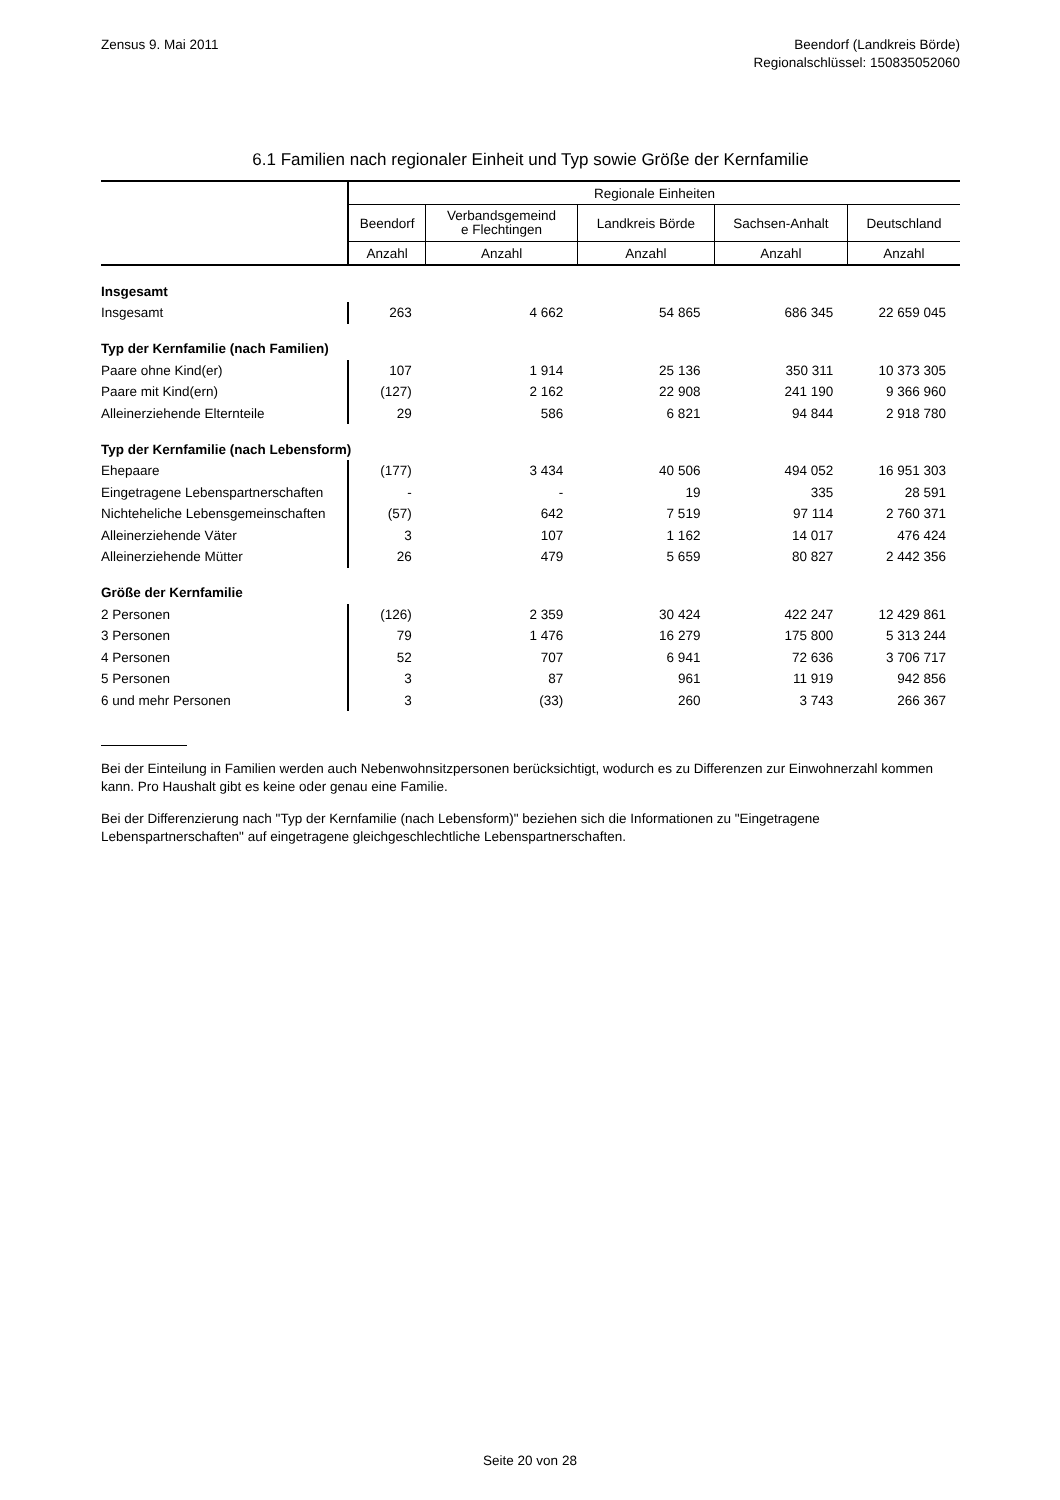Zensus 9. Mai 2011 Beendorf (Landkreis Börde)
Regionalschlüssel: 150835052060
6.1 Familien nach regionaler Einheit und Typ sowie Größe der Kernfamilie
| | Regionale Einheiten | | | | |
| --- | --- | --- | --- | --- | --- |
| | Beendorf | Verbandsgemeind e Flechtingen | Landkreis Börde | Sachsen-Anhalt | Deutschland |
| | Anzahl | Anzahl | Anzahl | Anzahl | Anzahl |
| Insgesamt | | | | | |
| Insgesamt | 263 | 4 662 | 54 865 | 686 345 | 22 659 045 |
| Typ der Kernfamilie (nach Familien) | | | | | |
| Paare ohne Kind(er) | 107 | 1 914 | 25 136 | 350 311 | 10 373 305 |
| Paare mit Kind(ern) | (127) | 2 162 | 22 908 | 241 190 | 9 366 960 |
| Alleinerziehende Elternteile | 29 | 586 | 6 821 | 94 844 | 2 918 780 |
| Typ der Kernfamilie (nach Lebensform) | | | | | |
| Ehepaare | (177) | 3 434 | 40 506 | 494 052 | 16 951 303 |
| Eingetragene Lebenspartnerschaften | - | - | 19 | 335 | 28 591 |
| Nichteheliche Lebensgemeinschaften | (57) | 642 | 7 519 | 97 114 | 2 760 371 |
| Alleinerziehende Väter | 3 | 107 | 1 162 | 14 017 | 476 424 |
| Alleinerziehende Mütter | 26 | 479 | 5 659 | 80 827 | 2 442 356 |
| Größe der Kernfamilie | | | | | |
| 2 Personen | (126) | 2 359 | 30 424 | 422 247 | 12 429 861 |
| 3 Personen | 79 | 1 476 | 16 279 | 175 800 | 5 313 244 |
| 4 Personen | 52 | 707 | 6 941 | 72 636 | 3 706 717 |
| 5 Personen | 3 | 87 | 961 | 11 919 | 942 856 |
| 6 und mehr Personen | 3 | (33) | 260 | 3 743 | 266 367 |
Bei der Einteilung in Familien werden auch Nebenwohnsitzpersonen berücksichtigt, wodurch es zu Differenzen zur Einwohnerzahl kommen kann. Pro Haushalt gibt es keine oder genau eine Familie.
Bei der Differenzierung nach "Typ der Kernfamilie (nach Lebensform)" beziehen sich die Informationen zu "Eingetragene Lebenspartnerschaften" auf eingetragene gleichgeschlechtliche Lebenspartnerschaften.
Seite 20 von 28